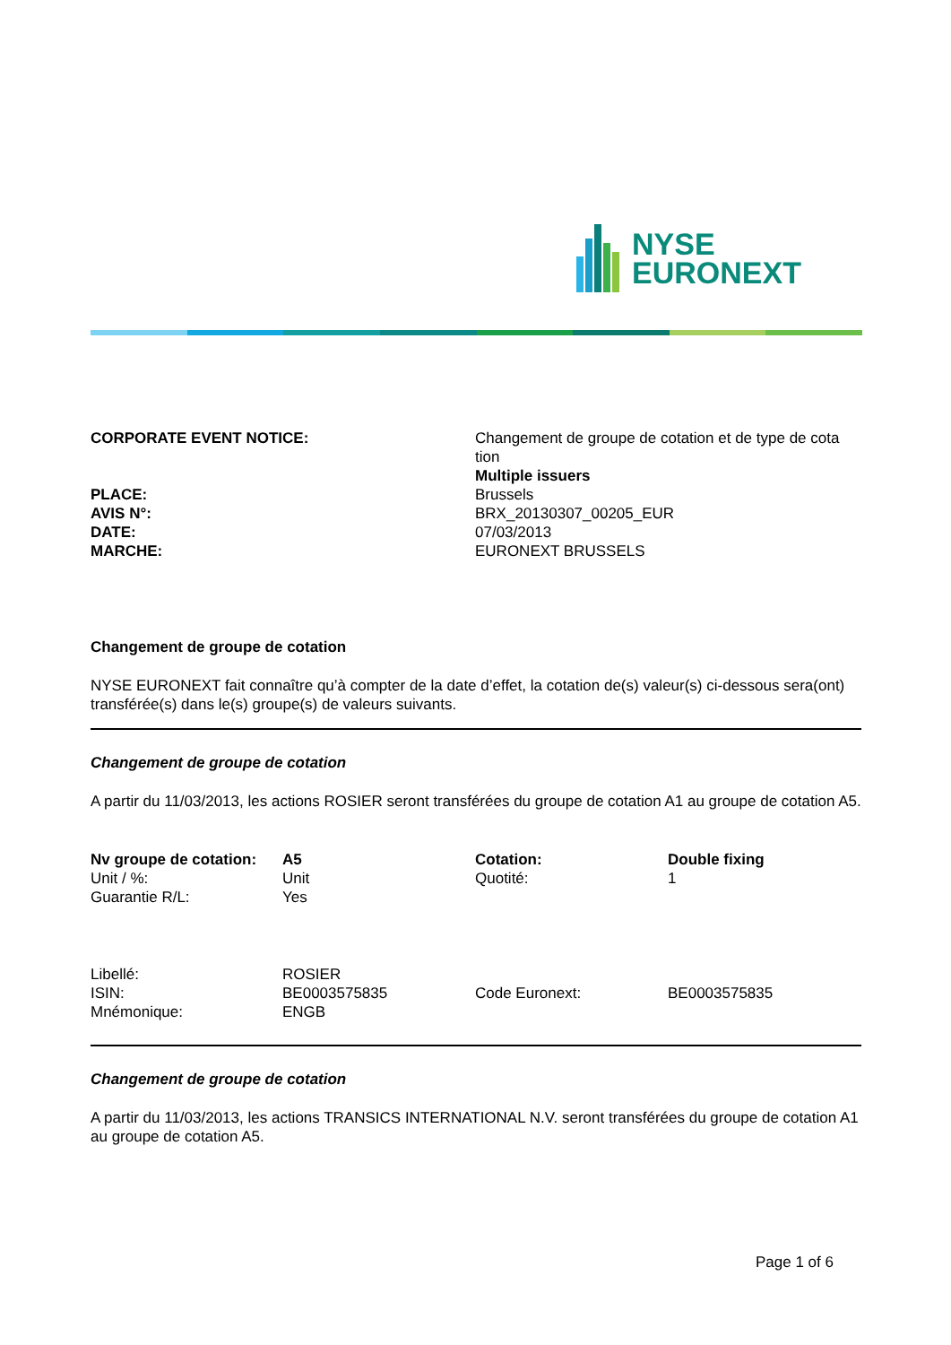NYSE
EURONEXT
| CORPORATE EVENT NOTICE: | Changement de groupe de cotation et de type de cota tion Multiple issuers |
| PLACE: | Brussels |
| AVIS N°: | BRX_20130307_00205_EUR |
| DATE: | 07/03/2013 |
| MARCHE: | EURONEXT BRUSSELS |
Changement de groupe de cotation
NYSE EURONEXT fait connaître qu’à compter de la date d’effet, la cotation de(s) valeur(s) ci-dessous sera(ont) transférée(s) dans le(s) groupe(s) de valeurs suivants.
Changement de groupe de cotation
A partir du 11/03/2013, les actions ROSIER seront transférées du groupe de cotation A1 au groupe de cotation A5.
| Nv groupe de cotation: | A5 | Cotation: | Double fixing |
| Unit / %: | Unit | Quotité: | 1 |
| Guarantie R/L: | Yes | | |
| Libellé: | ROSIER | | |
| ISIN: | BE0003575835 | Code Euronext: | BE0003575835 |
| Mnémonique: | ENGB | | |
Changement de groupe de cotation
A partir du 11/03/2013, les actions TRANSICS INTERNATIONAL N.V. seront transférées du groupe de cotation A1 au groupe de cotation A5.
Page 1 of 6